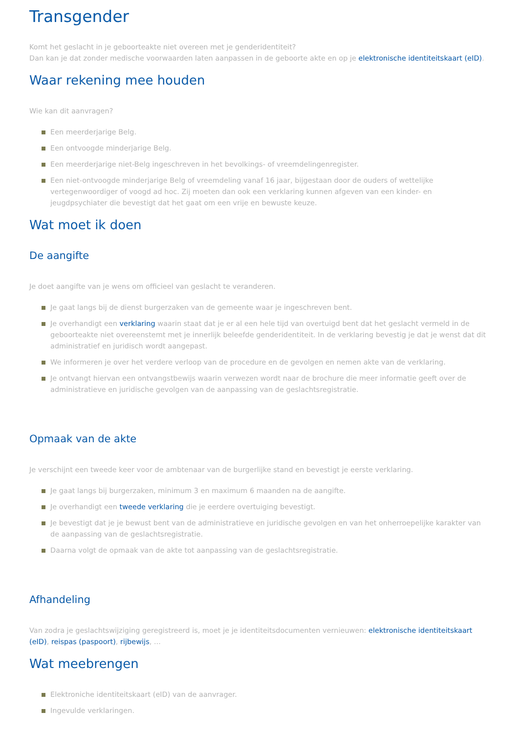Transgender
Komt het geslacht in je geboorteakte niet overeen met je genderidentiteit?
Dan kan je dat zonder medische voorwaarden laten aanpassen in de geboorte akte en op je elektronische identiteitskaart (eID).
Waar rekening mee houden
Wie kan dit aanvragen?
Een meerderjarige Belg.
Een ontvoogde minderjarige Belg.
Een meerderjarige niet-Belg ingeschreven in het bevolkings- of vreemdelingenregister.
Een niet-ontvoogde minderjarige Belg of vreemdeling vanaf 16 jaar, bijgestaan door de ouders of wettelijke vertegenwoordiger of voogd ad hoc. Zij moeten dan ook een verklaring kunnen afgeven van een kinder- en jeugdpsychiater die bevestigt dat het gaat om een vrije en bewuste keuze.
Wat moet ik doen
De aangifte
Je doet aangifte van je wens om officieel van geslacht te veranderen.
Je gaat langs bij de dienst burgerzaken van de gemeente waar je ingeschreven bent.
Je overhandigt een verklaring waarin staat dat je er al een hele tijd van overtuigd bent dat het geslacht vermeld in de geboorteakte niet overeenstemt met je innerlijk beleefde genderidentiteit. In de verklaring bevestig je dat je wenst dat dit administratief en juridisch wordt aangepast.
We informeren je over het verdere verloop van de procedure en de gevolgen en nemen akte van de verklaring.
Je ontvangt hiervan een ontvangstbewijs waarin verwezen wordt naar de brochure die meer informatie geeft over de administratieve en juridische gevolgen van de aanpassing van de geslachtsregistratie.
Opmaak van de akte
Je verschijnt een tweede keer voor de ambtenaar van de burgerlijke stand en bevestigt je eerste verklaring.
Je gaat langs bij burgerzaken, minimum 3 en maximum 6 maanden na de aangifte.
Je overhandigt een tweede verklaring die je eerdere overtuiging bevestigt.
Je bevestigt dat je je bewust bent van de administratieve en juridische gevolgen en van het onherroepelijke karakter van de aanpassing van de geslachtsregistratie.
Daarna volgt de opmaak van de akte tot aanpassing van de geslachtsregistratie.
Afhandeling
Van zodra je geslachtswijziging geregistreerd is, moet je je identiteitsdocumenten vernieuwen: elektronische identiteitskaart (eID), reispas (paspoort), rijbewijs, ...
Wat meebrengen
Elektroniche identiteitskaart (eID) van de aanvrager.
Ingevulde verklaringen.